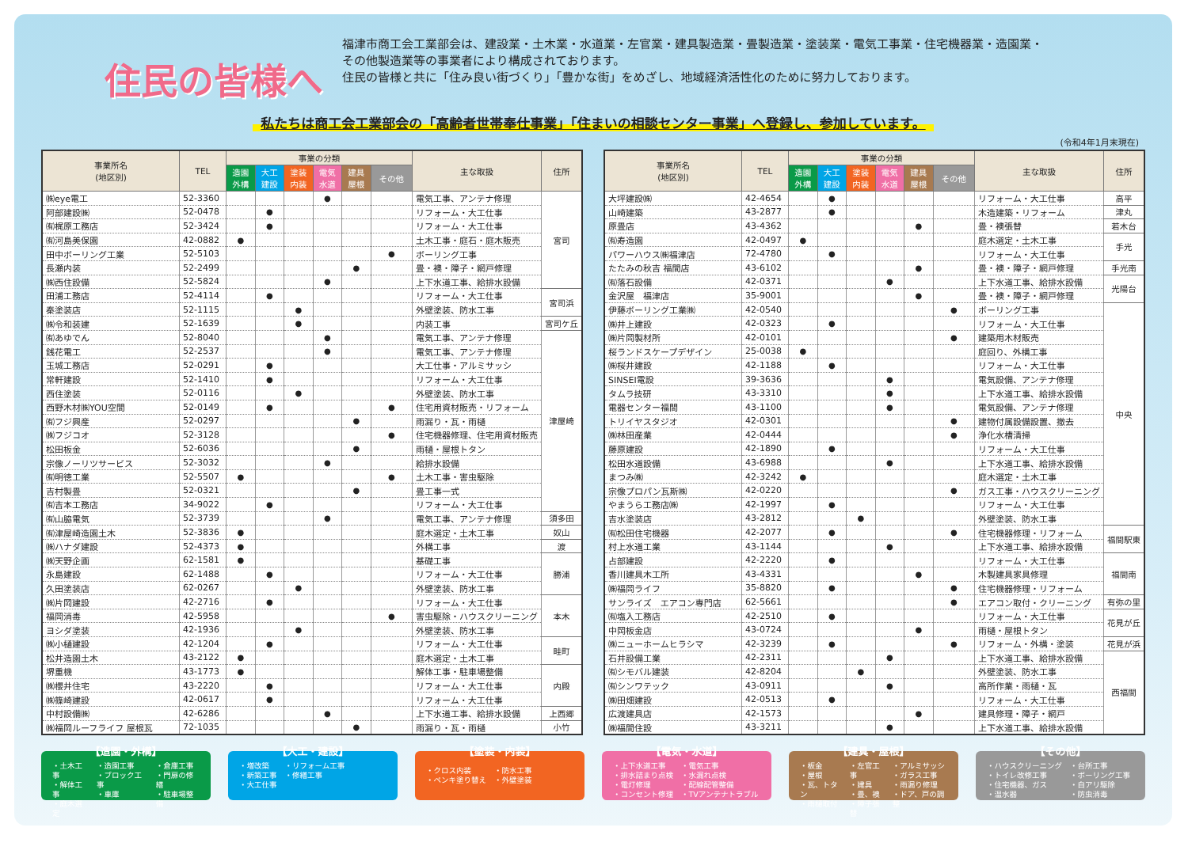住民の皆様へ
福津市商工会工業部会は、建設業・土木業・水道業・左官業・建具製造業・畳製造業・塗装業・電気工事業・住宅機器業・造園業・
その他製造業等の事業者により構成されております。
住民の皆様と共に「住み良い街づくり」「豊かな街」をめざし、地域経済活性化のために努力しております。
私たちは商工会工業部会の「高齢者世帯奉仕事業」「住まいの相談センター事業」へ登録し、参加しています。
(令和4年1月末現在)
| 事業所名 (地区別) | TEL | 事業の分類 | | | | | | 主な取扱 | 住所 |
| --- | --- | --- | --- | --- | --- | --- | --- | --- | --- |
| | | 造園 外構 | 大工 建設 | 塗装 内装 | 電気 水道 | 建具 屋根 | その他 | | |
| ㈱eye電工 | 52-3360 | | | | ● | | | 電気工事、アンテナ修理 | 宮司 |
| 阿部建設㈱ | 52-0478 | | ● | | | | | リフォーム・大工仕事 | |
| ㈲梶原工務店 | 52-3424 | | ● | | | | | リフォーム・大工仕事 | |
| ㈲河島美保園 | 42-0882 | ● | | | | | | 土木工事・庭石・庭木販売 | |
| 田中ボーリング工業 | 52-5103 | | | | | | ● | ボーリング工事 | |
| 長瀬内装 | 52-2499 | | | | | ● | | 畳・襖・障子・網戸修理 | |
| ㈱西住設備 | 52-5824 | | | | ● | | | 上下水道工事、給排水設備 | |
| 田浦工務店 | 52-4114 | | ● | | | | | リフォーム・大工仕事 | 宮司浜 |
| 秦塗装店 | 52-1115 | | | ● | | | | 外壁塗装、防水工事 | |
| ㈱令和装建 | 52-1639 | | | ● | | | | 内装工事 | 宮司ケ丘 |
| ㈲あゆでん | 52-8040 | | | | ● | | | 電気工事、アンテナ修理 | 津屋崎 |
| 銭花電工 | 52-2537 | | | | ● | | | 電気工事、アンテナ修理 | |
| 玉城工務店 | 52-0291 | | ● | | | | | 大工仕事・アルミサッシ | |
| 常軒建設 | 52-1410 | | ● | | | | | リフォーム・大工仕事 | |
| 西住塗装 | 52-0116 | | | ● | | | | 外壁塗装、防水工事 | |
| 西野木材㈱YOU空間 | 52-0149 | | ● | | | | ● | 住宅用資材販売・リフォーム | |
| ㈲フジ興産 | 52-0297 | | | | | ● | | 雨漏り・瓦・雨樋 | |
| ㈱フジコオ | 52-3128 | | | | | | ● | 住宅機器修理、住宅用資材販売 | |
| 松田板金 | 52-6036 | | | | | ● | | 雨樋・屋根トタン | |
| 宗像ノーリツサービス | 52-3032 | | | | ● | | | 給排水設備 | |
| ㈲明徳工業 | 52-5507 | ● | | | | | ● | 土木工事・害虫駆除 | |
| 吉村製畳 | 52-0321 | | | | | ● | | 畳工事一式 | |
| ㈲吉本工務店 | 34-9022 | | ● | | | | | リフォーム・大工仕事 | |
| ㈲山脇電気 | 52-3739 | | | | ● | | | 電気工事、アンテナ修理 | 須多田 |
| ㈲津屋崎造園土木 | 52-3836 | ● | | | | | | 庭木選定・土木工事 | 奴山 |
| ㈱ハナダ建設 | 52-4373 | ● | | | | | | 外構工事 | 渡 |
| ㈱天野企画 | 62-1581 | ● | | | | | | 基礎工事 | 勝浦 |
| 永島建設 | 62-1488 | | ● | | | | | リフォーム・大工仕事 | |
| 久田塗装店 | 62-0267 | | | ● | | | | 外壁塗装、防水工事 | |
| ㈱片岡建設 | 42-2716 | | ● | | | | | リフォーム・大工仕事 | 本木 |
| 福岡消毒 | 42-5958 | | | | | | ● | 害虫駆除・ハウスクリーニング | |
| ヨシダ塗装 | 42-1936 | | | ● | | | | 外壁塗装、防水工事 | |
| ㈱小樋建設 | 42-1204 | | ● | | | | | リフォーム・大工仕事 | 畦町 |
| 松井造園土木 | 43-2122 | ● | | | | | | 庭木選定・土木工事 | |
| 堺重機 | 43-1773 | ● | | | | | | 解体工事・駐車場整備 | 内殿 |
| ㈱櫻井住宅 | 43-2220 | | ● | | | | | リフォーム・大工仕事 | |
| ㈱篠崎建設 | 42-0617 | | ● | | | | | リフォーム・大工仕事 | |
| 中村設備㈱ | 42-6286 | | | | ● | | | 上下水道工事、給排水設備 | 上西郷 |
| ㈱福岡ルーフライフ 屋根瓦 | 72-1035 | | | | | ● | | 雨漏り・瓦・雨樋 | 小竹 |
| 事業所名 (地区別) | TEL | 事業の分類 | | | | | | 主な取扱 | 住所 |
| --- | --- | --- | --- | --- | --- | --- | --- | --- | --- |
| | | 造園 外構 | 大工 建設 | 塗装 内装 | 電気 水道 | 建具 屋根 | その他 | | |
| 大坪建設㈱ | 42-4654 | | ● | | | | | リフォーム・大工仕事 | 高平 |
| 山崎建築 | 43-2877 | | ● | | | | | 木造建築・リフォーム | 津丸 |
| 原畳店 | 43-4362 | | | | | ● | | 畳・襖張替 | 若木台 |
| ㈲寿造園 | 42-0497 | ● | | | | | | 庭木選定・土木工事 | 手光 |
| パワーハウス㈱福津店 | 72-4780 | | ● | | | | | リフォーム・大工仕事 | |
| たたみの秋吉 福間店 | 43-6102 | | | | | ● | | 畳・襖・障子・網戸修理 | 手光南 |
| ㈲落石設備 | 42-0371 | | | | ● | | | 上下水道工事、給排水設備 | 光陽台 |
| 金沢屋 福津店 | 35-9001 | | | | | ● | | 畳・襖・障子・網戸修理 | |
| 伊藤ボーリング工業㈱ | 42-0540 | | | | | | ● | ボーリング工事 | 中央 |
| ㈱井上建設 | 42-0323 | | ● | | | | | リフォーム・大工仕事 | |
| ㈱片岡製材所 | 42-0101 | | | | | | ● | 建築用木材販売 | |
| 桜ランドスケープデザイン | 25-0038 | ● | | | | | | 庭回り、外構工事 | |
| ㈱桜井建設 | 42-1188 | | ● | | | | | リフォーム・大工仕事 | |
| SINSEI電設 | 39-3636 | | | | ● | | | 電気設備、アンテナ修理 | |
| タムラ技研 | 43-3310 | | | | ● | | | 上下水道工事、給排水設備 | |
| 電器センター福間 | 43-1100 | | | | ● | | | 電気設備、アンテナ修理 | |
| トリイヤスタジオ | 42-0301 | | | | | | ● | 建物付属設備設置、撤去 | |
| ㈱林田産業 | 42-0444 | | | | | | ● | 浄化水槽清掃 | |
| 藤原建設 | 42-1890 | | ● | | | | | リフォーム・大工仕事 | |
| 松田水道設備 | 43-6988 | | | | ● | | | 上下水道工事、給排水設備 | |
| まつみ㈱ | 42-3242 | ● | | | | | | 庭木選定・土木工事 | |
| 宗像プロパン瓦斯㈱ | 42-0220 | | | | | | ● | ガス工事・ハウスクリーニング | |
| やまうら工務店㈱ | 42-1997 | | ● | | | | | リフォーム・大工仕事 | |
| 吉水塗装店 | 43-2812 | | | ● | | | | 外壁塗装、防水工事 | |
| ㈲松田住宅機器 | 42-2077 | | ● | | | | ● | 住宅機器修理・リフォーム | 福間駅東 |
| 村上水道工業 | 43-1144 | | | | ● | | | 上下水道工事、給排水設備 | |
| 占部建設 | 42-2220 | | ● | | | | | リフォーム・大工仕事 | 福間南 |
| 香川建具木工所 | 43-4331 | | | | | ● | | 木製建具家具修理 | |
| ㈱福岡ライフ | 35-8820 | | ● | | | | ● | 住宅機器修理・リフォーム | |
| サンライズ エアコン専門店 | 62-5661 | | | | | | ● | エアコン取付・クリーニング | 有弥の里 |
| ㈲塩入工務店 | 42-2510 | | ● | | | | | リフォーム・大工仕事 | 花見が丘 |
| 中岡板金店 | 43-0724 | | | | | ● | | 雨樋・屋根トタン | |
| ㈱ニューホームヒラシマ | 42-3239 | | ● | | | | ● | リフォーム・外構・塗装 | 花見が浜 |
| 石井設備工業 | 42-2311 | | | | ● | | | 上下水道工事、給排水設備 | 西福間 |
| ㈲シモバル建装 | 42-8204 | | | ● | | | | 外壁塗装、防水工事 | |
| ㈲シンワテック | 43-0911 | | | | ● | | | 高所作業・雨樋・瓦 | |
| ㈱田畑建設 | 42-0513 | | ● | | | | | リフォーム・大工仕事 | |
| 広渡建具店 | 42-1573 | | | | | ● | | 建具修理・障子・網戸 | |
| ㈱福間住設 | 43-3211 | | | | ● | | | 上下水道工事、給排水設備 | |
【造園・外構】
・土木工事
・解体工事
・庭木選定 ・造園工事
・ブロック工事
・車庫 ・倉庫工事
・門扉の修繕
・駐車場整備
【大工・建設】
・増改築
・新築工事
・大工仕事 ・リフォーム工事
・修繕工事
【塗装・内装】
・クロス内装
・ペンキ塗り替え ・防水工事
・外壁塗装
【電気・水道】
・上下水道工事
・排水詰まり点検
・電灯修理
・コンセント修理 ・電気工事
・水漏れ点検
・配線配管整備
・TVアンテナトラブル
【建具・屋根】
・板金
・屋根
・瓦、トタン
・雨樋取付 ・左官工事
・建具
・畳、襖
・障子張替 ・アルミサッシ
・ガラス工事
・雨漏り修理
・ドア、戸の調整
【その他】
・ハウスクリーニング
・トイレ改修工事
・住宅機器、ガス
・温水器 ・台所工事
・ボーリング工事
・白アリ駆除
・防虫消毒